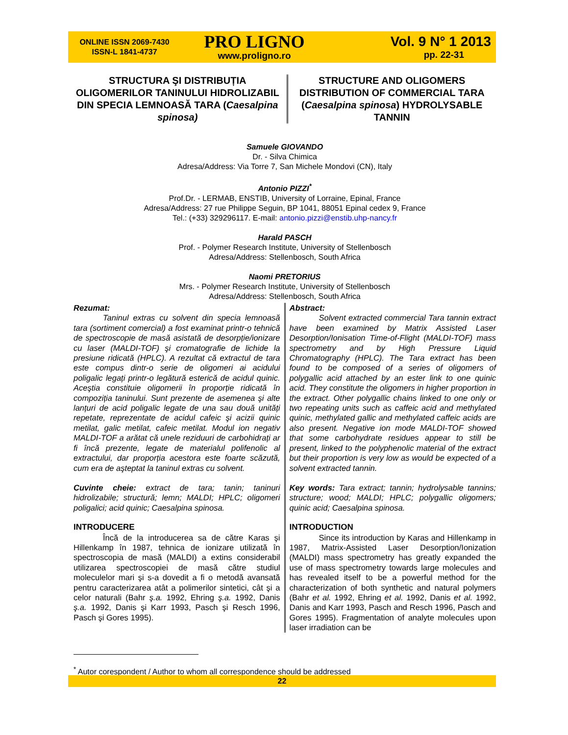ONLINE ISSN 2069-7430
ISSN-L 1841-4737
PRO LIGNO
www.proligno.ro
Vol. 9 N° 1 2013
pp. 22-31
STRUCTURA ŞI DISTRIBUȚIA OLIGOMERILOR TANINULUI HIDROLIZABIL DIN SPECIA LEMNOASĂ TARA (Caesalpina spinosa)
STRUCTURE AND OLIGOMERS DISTRIBUTION OF COMMERCIAL TARA (Caesalpina spinosa) HYDROLYSABLE TANNIN
Samuele GIOVANDO
Dr. - Silva Chimica
Adresa/Address: Via Torre 7, San Michele Mondovi (CN), Italy
Antonio PIZZI<sup>*</sup>
Prof.Dr. - LERMAB, ENSTIB, University of Lorraine, Epinal, France
Adresa/Address: 27 rue Philippe Seguin, BP 1041, 88051 Epinal cedex 9, France
Tel.: (+33) 329296117. E-mail: antonio.pizzi@enstib.uhp-nancy.fr
Harald PASCH
Prof. - Polymer Research Institute, University of Stellenbosch
Adresa/Address: Stellenbosch, South Africa
Naomi PRETORIUS
Mrs. - Polymer Research Institute, University of Stellenbosch
Adresa/Address: Stellenbosch, South Africa
Rezumat:
Taninul extras cu solvent din specia lemnoasă tara (sortiment comercial) a fost examinat printr-o tehnică de spectroscopie de masă asistată de desorpție/ionizare cu laser (MALDI-TOF) şi cromatografie de lichide la presiune ridicată (HPLC). A rezultat că extractul de tara este compus dintr-o serie de oligomeri ai acidului poligalic legați printr-o legătură esterică de acidul quinic. Aceştia constituie oligomerii în proporție ridicată în compoziția taninului. Sunt prezente de asemenea şi alte lanțuri de acid poligalic legate de una sau două unități repetate, reprezentate de acidul cafeic şi acizii quinic metilat, galic metilat, cafeic metilat. Modul ion negativ MALDI-TOF a arătat că unele reziduuri de carbohidrați ar fi încă prezente, legate de materialul polifenolic al extractului, dar proporția acestora este foarte scăzută, cum era de aşteptat la taninul extras cu solvent.
Cuvinte cheie: extract de tara; tanin; taninuri hidrolizabile; structură; lemn; MALDI; HPLC; oligomeri poligalici; acid quinic; Caesalpina spinosa.
INTRODUCERE
Încă de la introducerea sa de către Karas şi Hillenkamp în 1987, tehnica de ionizare utilizată în spectroscopia de masă (MALDI) a extins considerabil utilizarea spectroscopiei de masă către studiul moleculelor mari şi s-a dovedit a fi o metodă avansată pentru caracterizarea atât a polimerilor sintetici, cât şi a celor naturali (Bahr ş.a. 1992, Ehring ş.a. 1992, Danis ş.a. 1992, Danis şi Karr 1993, Pasch şi Resch 1996, Pasch şi Gores 1995).
Abstract:
Solvent extracted commercial Tara tannin extract have been examined by Matrix Assisted Laser Desorption/Ionisation Time-of-Flight (MALDI-TOF) mass spectrometry and by High Pressure Liquid Chromatography (HPLC). The Tara extract has been found to be composed of a series of oligomers of polygallic acid attached by an ester link to one quinic acid. They constitute the oligomers in higher proportion in the extract. Other polygallic chains linked to one only or two repeating units such as caffeic acid and methylated quinic, methylated gallic and methylated caffeic acids are also present. Negative ion mode MALDI-TOF showed that some carbohydrate residues appear to still be present, linked to the polyphenolic material of the extract but their proportion is very low as would be expected of a solvent extracted tannin.
Key words: Tara extract; tannin; hydrolysable tannins; structure; wood; MALDI; HPLC; polygallic oligomers; quinic acid; Caesalpina spinosa.
INTRODUCTION
Since its introduction by Karas and Hillenkamp in 1987, Matrix-Assisted Laser Desorption/Ionization (MALDI) mass spectrometry has greatly expanded the use of mass spectrometry towards large molecules and has revealed itself to be a powerful method for the characterization of both synthetic and natural polymers (Bahr et al. 1992, Ehring et al. 1992, Danis et al. 1992, Danis and Karr 1993, Pasch and Resch 1996, Pasch and Gores 1995). Fragmentation of analyte molecules upon laser irradiation can be
<sup>*</sup> Autor corespondent / Author to whom all correspondence should be addressed
22